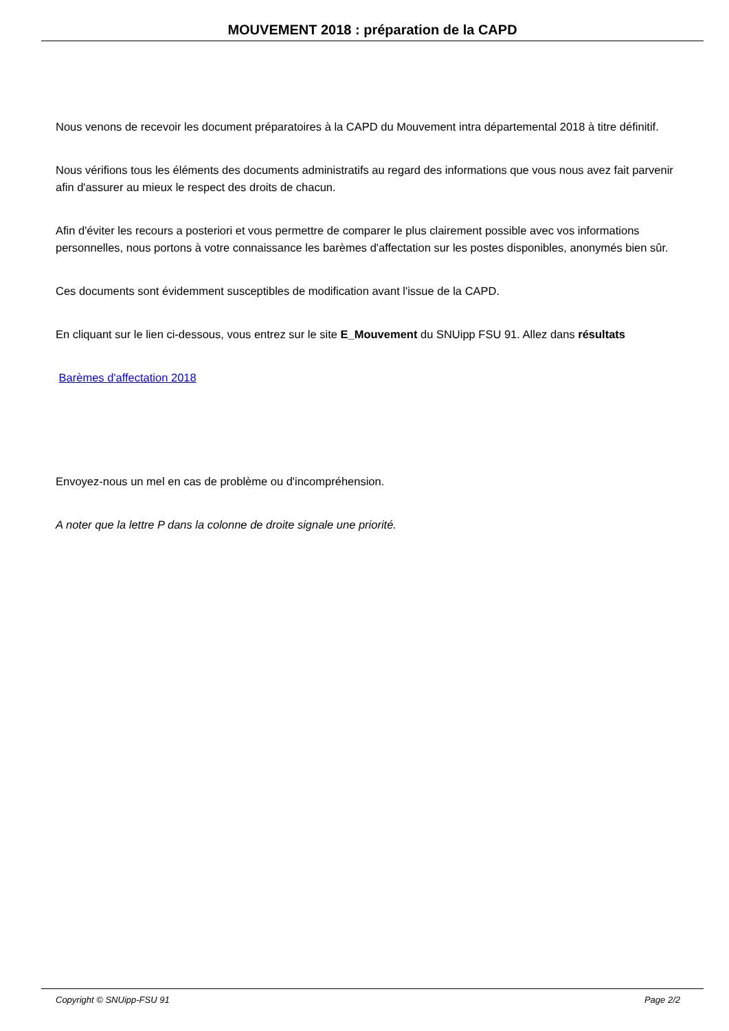MOUVEMENT 2018 : préparation de la CAPD
Nous venons de recevoir les document préparatoires à la CAPD du Mouvement intra départemental 2018 à titre définitif.
Nous vérifions tous les éléments des documents administratifs au regard des informations que vous nous avez fait parvenir afin d'assurer au mieux le respect des droits de chacun.
Afin d'éviter les recours a posteriori et vous permettre de comparer le plus clairement possible avec vos informations personnelles, nous portons à votre connaissance les barèmes d'affectation sur les postes disponibles, anonymés bien sûr.
Ces documents sont évidemment susceptibles de modification avant l'issue de la CAPD.
En cliquant sur le lien ci-dessous, vous entrez sur le site E_Mouvement du SNUipp FSU 91. Allez dans résultats
Barèmes d'affectation 2018
Envoyez-nous un mel en cas de problème ou d'incompréhension.
A noter que la lettre P dans la colonne de droite signale une priorité.
Copyright © SNUipp-FSU 91 Page 2/2